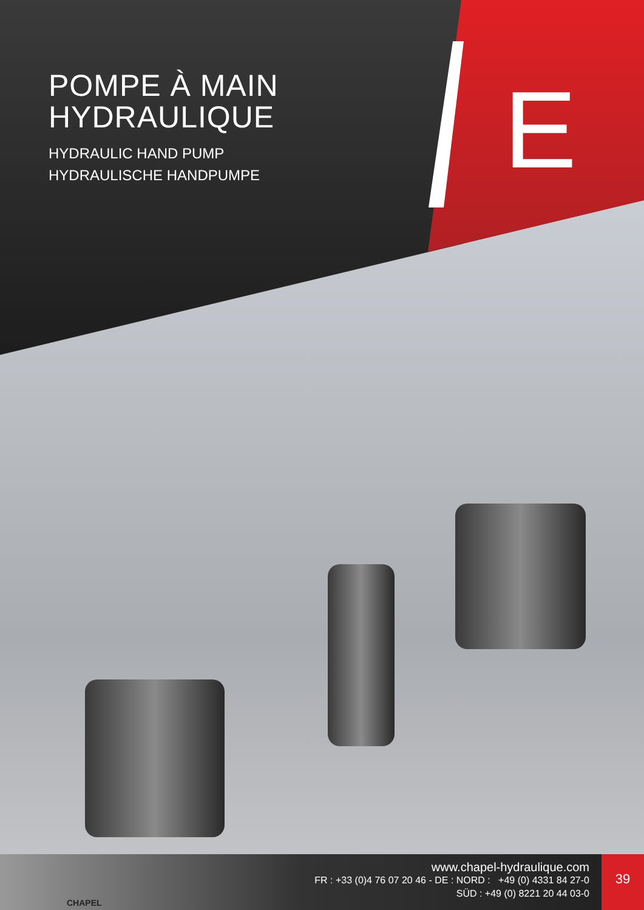POMPE À MAIN
HYDRAULIQUE
HYDRAULIC HAND PUMP
HYDRAULISCHE HANDPUMPE
E
www.chapel-hydraulique.com
FR : +33 (0)4 76 07 20 46 - DE : NORD : +49 (0) 4331 84 27-0
SÜD : +49 (0) 8221 20 44 03-0
CHAPEL
39